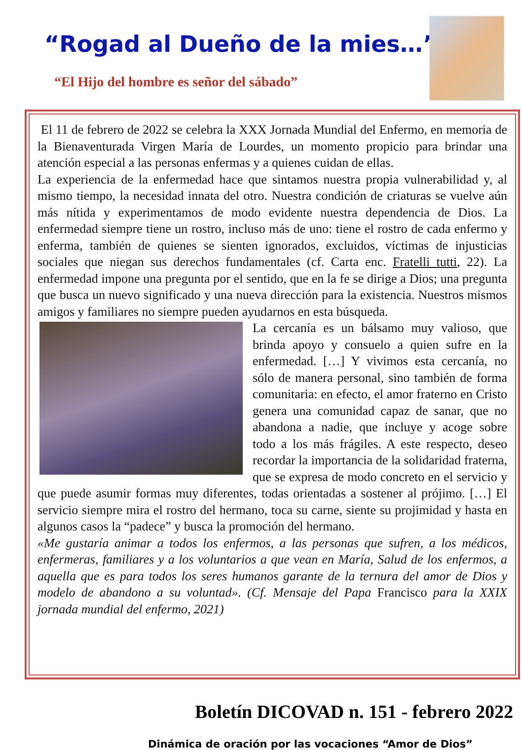“Rogad al Dueño de la mies…”
“El Hijo del hombre es señor del sábado”
El 11 de febrero de 2022 se celebra la XXX Jornada Mundial del Enfermo, en memoria de la Bienaventurada Virgen María de Lourdes, un momento propicio para brindar una atención especial a las personas enfermas y a quienes cuidan de ellas.
La experiencia de la enfermedad hace que sintamos nuestra propia vulnerabilidad y, al mismo tiempo, la necesidad innata del otro. Nuestra condición de criaturas se vuelve aún más nítida y experimentamos de modo evidente nuestra dependencia de Dios. La enfermedad siempre tiene un rostro, incluso más de uno: tiene el rostro de cada enfermo y enferma, también de quienes se sienten ignorados, excluidos, víctimas de injusticias sociales que niegan sus derechos fundamentales (cf. Carta enc. Fratelli tutti, 22). La enfermedad impone una pregunta por el sentido, que en la fe se dirige a Dios; una pregunta que busca un nuevo significado y una nueva dirección para la existencia. Nuestros mismos amigos y familiares no siempre pueden ayudarnos en esta búsqueda.
La cercanía es un bálsamo muy valioso, que brinda apoyo y consuelo a quien sufre en la enfermedad. […] Y vivimos esta cercanía, no sólo de manera personal, sino también de forma comunitaria: en efecto, el amor fraterno en Cristo genera una comunidad capaz de sanar, que no abandona a nadie, que incluye y acoge sobre todo a los más frágiles. A este respecto, deseo recordar la importancia de la solidaridad fraterna, que se expresa de modo concreto en el servicio y que puede asumir formas muy diferentes, todas orientadas a sostener al prójimo. […] El servicio siempre mira el rostro del hermano, toca su carne, siente su projimidad y hasta en algunos casos la “padece” y busca la promoción del hermano.
«Me gustaría animar a todos los enfermos, a las personas que sufren, a los médicos, enfermeras, familiares y a los voluntarios a que vean en María, Salud de los enfermos, a aquella que es para todos los seres humanos garante de la ternura del amor de Dios y modelo de abandono a su voluntad». (Cf. Mensaje del Papa Francisco para la XXIX jornada mundial del enfermo, 2021)
Boletín DICOVAD n. 151 - febrero 2022
Dinámica de oración por las vocaciones “Amor de Dios”